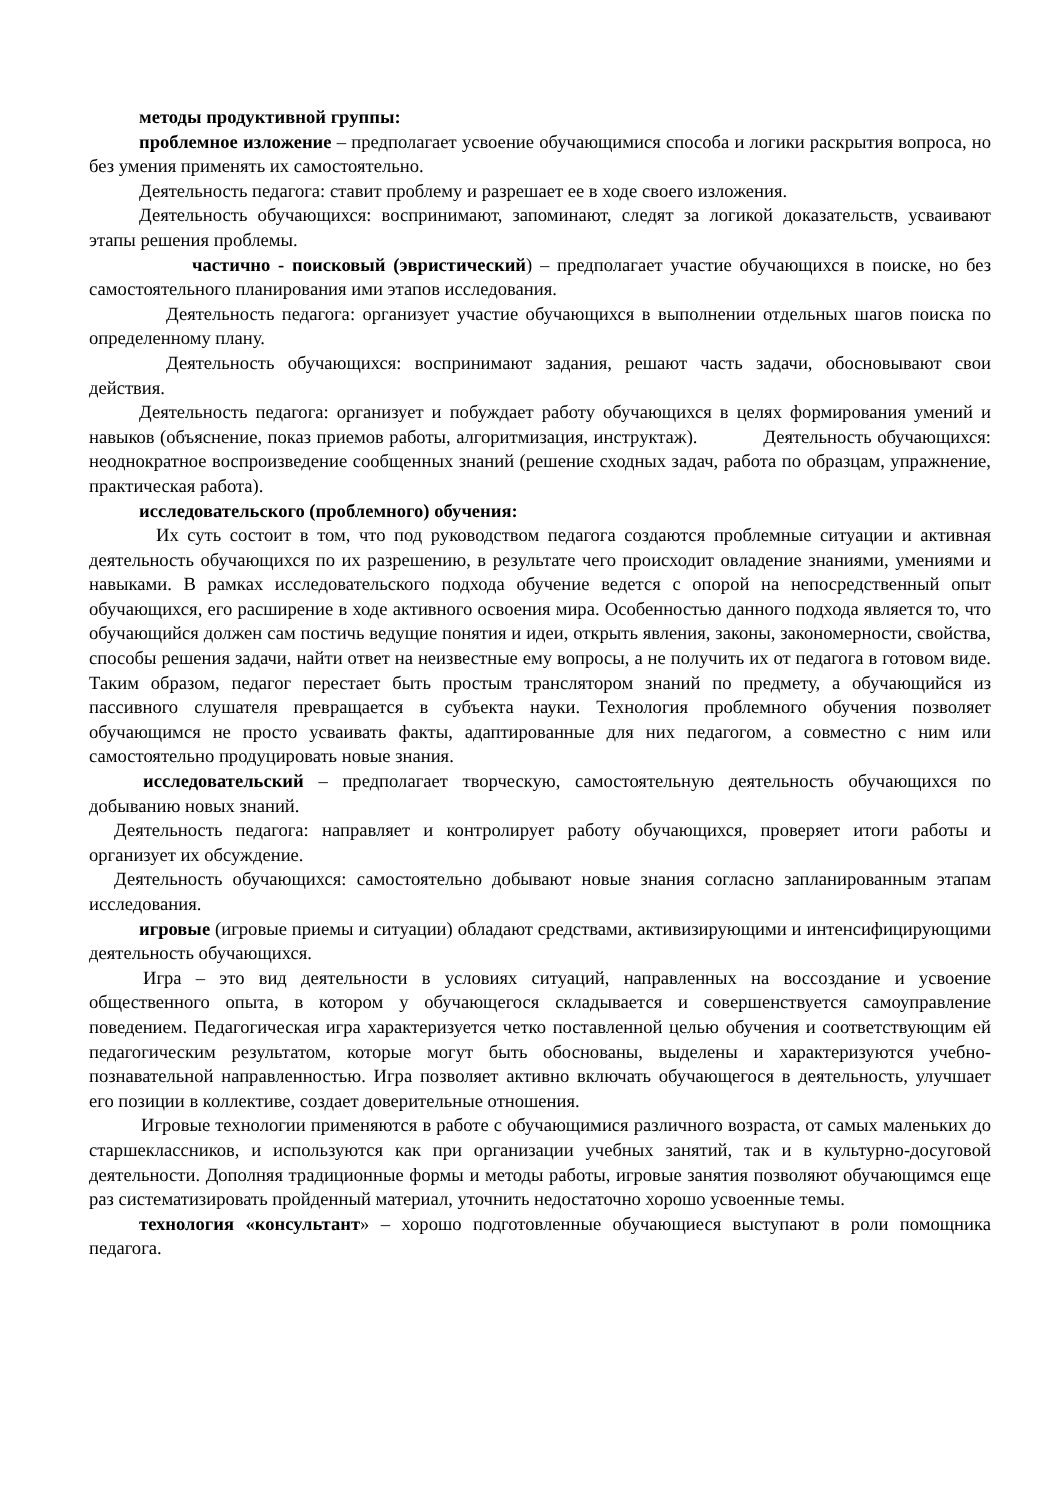методы продуктивной группы:
проблемное изложение – предполагает усвоение обучающимися способа и логики раскрытия вопроса, но без умения применять их самостоятельно.
Деятельность педагога: ставит проблему и разрешает ее в ходе своего изложения.
Деятельность обучающихся: воспринимают, запоминают, следят за логикой доказательств, усваивают этапы решения проблемы.
частично - поисковый (эвристический) – предполагает участие обучающихся в поиске, но без самостоятельного планирования ими этапов исследования.
Деятельность педагога: организует участие обучающихся в выполнении отдельных шагов поиска по определенному плану.
Деятельность обучающихся: воспринимают задания, решают часть задачи, обосновывают свои действия.
Деятельность педагога: организует и побуждает работу обучающихся в целях формирования умений и навыков (объяснение, показ приемов работы, алгоритмизация, инструктаж). Деятельность обучающихся: неоднократное воспроизведение сообщенных знаний (решение сходных задач, работа по образцам, упражнение, практическая работа).
исследовательского (проблемного) обучения:
Их суть состоит в том, что под руководством педагога создаются проблемные ситуации и активная деятельность обучающихся по их разрешению, в результате чего происходит овладение знаниями, умениями и навыками. В рамках исследовательского подхода обучение ведется с опорой на непосредственный опыт обучающихся, его расширение в ходе активного освоения мира. Особенностью данного подхода является то, что обучающийся должен сам постичь ведущие понятия и идеи, открыть явления, законы, закономерности, свойства, способы решения задачи, найти ответ на неизвестные ему вопросы, а не получить их от педагога в готовом виде. Таким образом, педагог перестает быть простым транслятором знаний по предмету, а обучающийся из пассивного слушателя превращается в субъекта науки. Технология проблемного обучения позволяет обучающимся не просто усваивать факты, адаптированные для них педагогом, а совместно с ним или самостоятельно продуцировать новые знания.
исследовательский – предполагает творческую, самостоятельную деятельность обучающихся по добыванию новых знаний.
Деятельность педагога: направляет и контролирует работу обучающихся, проверяет итоги работы и организует их обсуждение.
Деятельность обучающихся: самостоятельно добывают новые знания согласно запланированным этапам исследования.
игровые (игровые приемы и ситуации) обладают средствами, активизирующими и интенсифицирующими деятельность обучающихся.
Игра – это вид деятельности в условиях ситуаций, направленных на воссоздание и усвоение общественного опыта, в котором у обучающегося складывается и совершенствуется самоуправление поведением. Педагогическая игра характеризуется четко поставленной целью обучения и соответствующим ей педагогическим результатом, которые могут быть обоснованы, выделены и характеризуются учебно-познавательной направленностью. Игра позволяет активно включать обучающегося в деятельность, улучшает его позиции в коллективе, создает доверительные отношения.
Игровые технологии применяются в работе с обучающимися различного возраста, от самых маленьких до старшеклассников, и используются как при организации учебных занятий, так и в культурно-досуговой деятельности. Дополняя традиционные формы и методы работы, игровые занятия позволяют обучающимся еще раз систематизировать пройденный материал, уточнить недостаточно хорошо усвоенные темы.
технология «консультант» – хорошо подготовленные обучающиеся выступают в роли помощника педагога.